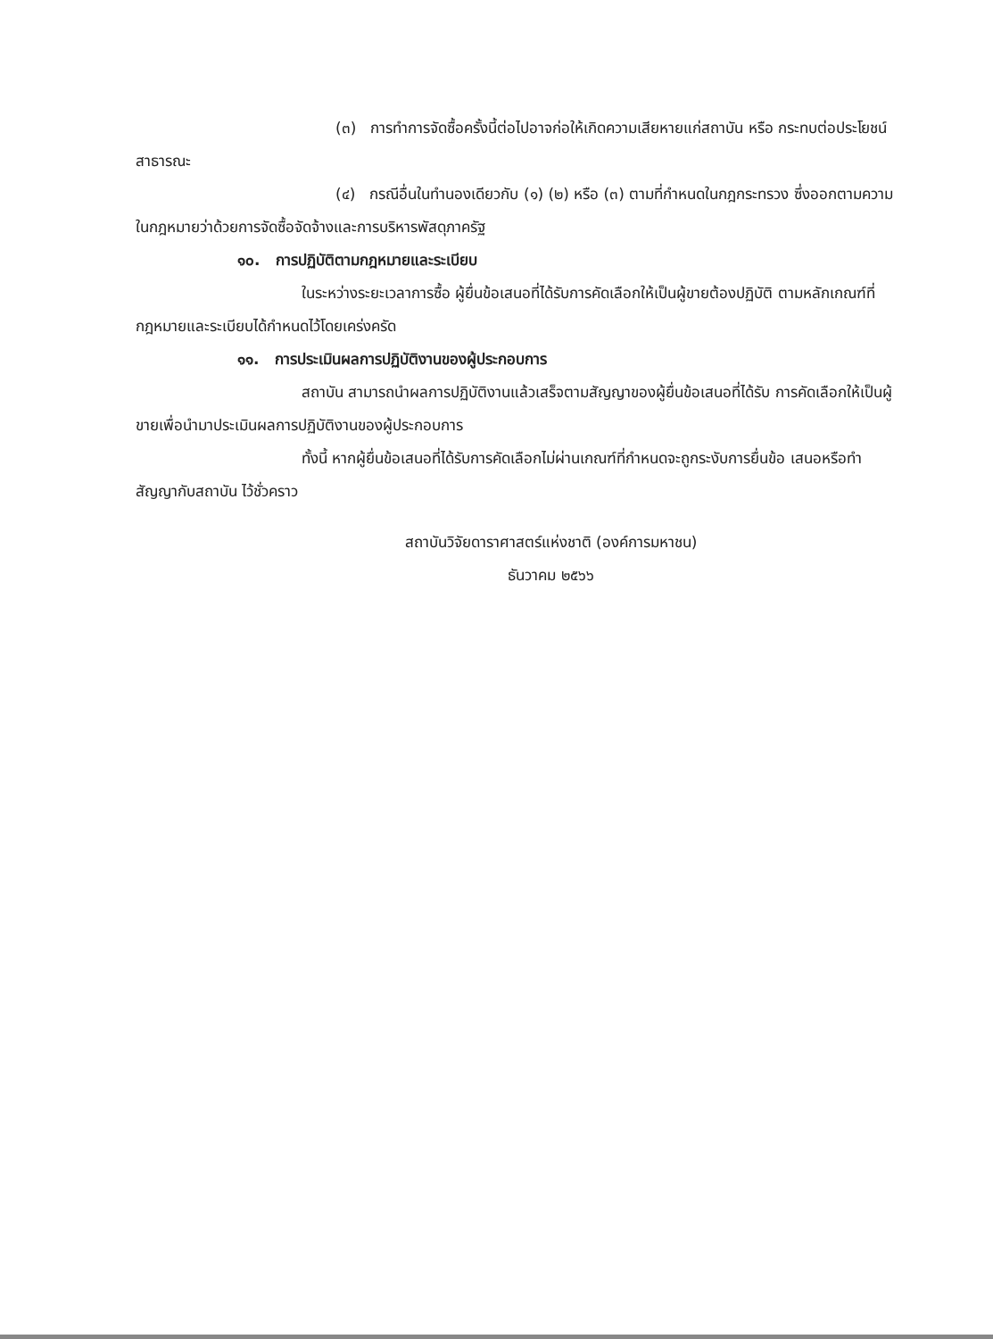(๓) การทำการจัดซื้อครั้งนี้ต่อไปอาจก่อให้เกิดความเสียหายแก่สถาบัน หรือ กระทบต่อประโยชน์สาธารณะ
(๔) กรณีอื่นในทำนองเดียวกับ (๑) (๒) หรือ (๓) ตามที่กำหนดในกฎกระทรวง ซึ่งออกตามความในกฎหมายว่าด้วยการจัดซื้อจัดจ้างและการบริหารพัสดุภาครัฐ
๑๐. การปฏิบัติตามกฎหมายและระเบียบ
ในระหว่างระยะเวลาการซื้อ ผู้ยื่นข้อเสนอที่ได้รับการคัดเลือกให้เป็นผู้ขายต้องปฏิบัติ ตามหลักเกณฑ์ที่กฎหมายและระเบียบได้กำหนดไว้โดยเคร่งครัด
๑๑. การประเมินผลการปฏิบัติงานของผู้ประกอบการ
สถาบัน สามารถนำผลการปฏิบัติงานแล้วเสร็จตามสัญญาของผู้ยื่นข้อเสนอที่ได้รับ การคัดเลือกให้เป็นผู้ขายเพื่อนำมาประเมินผลการปฏิบัติงานของผู้ประกอบการ
ทั้งนี้ หากผู้ยื่นข้อเสนอที่ได้รับการคัดเลือกไม่ผ่านเกณฑ์ที่กำหนดจะถูกระงับการยื่นข้อ เสนอหรือทำสัญญากับสถาบัน ไว้ชั่วคราว
สถาบันวิจัยดาราศาสตร์แห่งชาติ (องค์การมหาชน)
ธันวาคม ๒๕๖๖